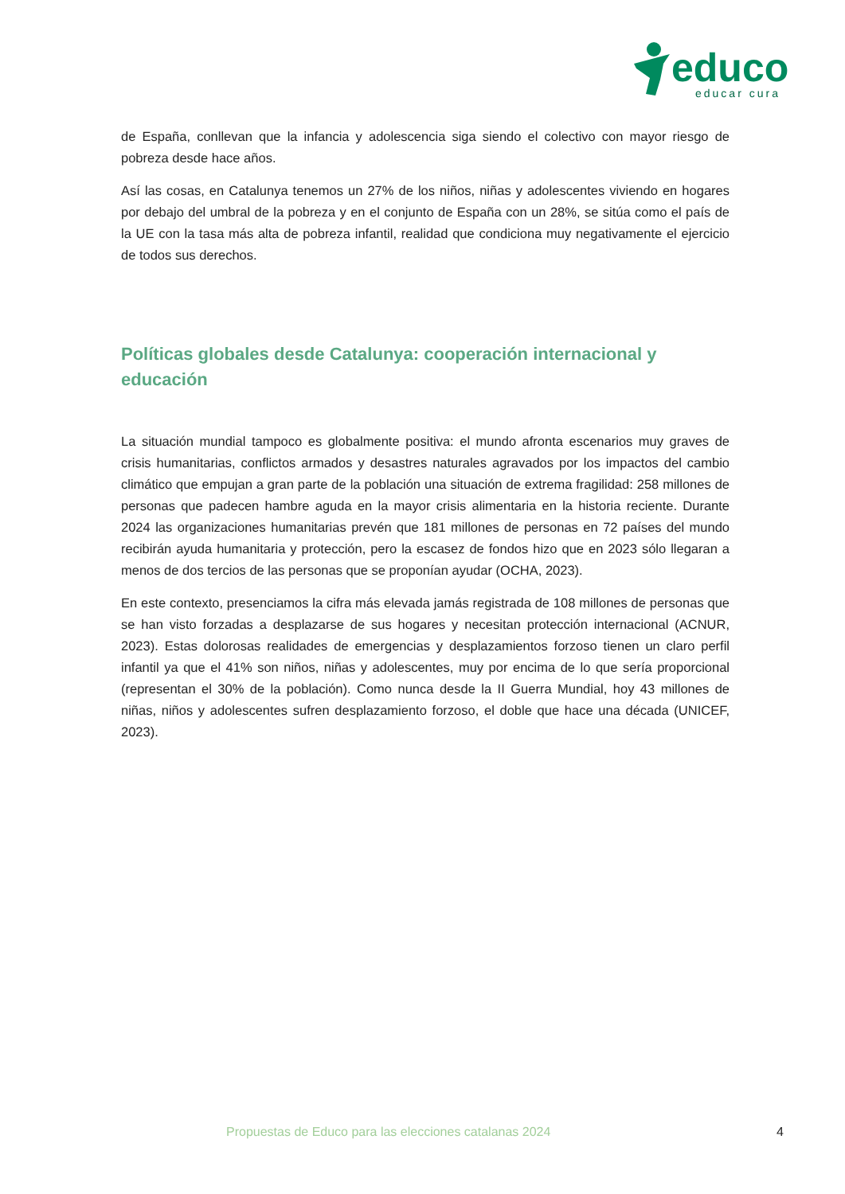educo
educar cura
de España, conllevan que la infancia y adolescencia siga siendo el colectivo con mayor riesgo de pobreza desde hace años.
Así las cosas, en Catalunya tenemos un 27% de los niños, niñas y adolescentes viviendo en hogares por debajo del umbral de la pobreza y en el conjunto de España con un 28%, se sitúa como el país de la UE con la tasa más alta de pobreza infantil, realidad que condiciona muy negativamente el ejercicio de todos sus derechos.
Políticas globales desde Catalunya: cooperación internacional y educación
La situación mundial tampoco es globalmente positiva: el mundo afronta escenarios muy graves de crisis humanitarias, conflictos armados y desastres naturales agravados por los impactos del cambio climático que empujan a gran parte de la población una situación de extrema fragilidad: 258 millones de personas que padecen hambre aguda en la mayor crisis alimentaria en la historia reciente. Durante 2024 las organizaciones humanitarias prevén que 181 millones de personas en 72 países del mundo recibirán ayuda humanitaria y protección, pero la escasez de fondos hizo que en 2023 sólo llegaran a menos de dos tercios de las personas que se proponían ayudar (OCHA, 2023).
En este contexto, presenciamos la cifra más elevada jamás registrada de 108 millones de personas que se han visto forzadas a desplazarse de sus hogares y necesitan protección internacional (ACNUR, 2023). Estas dolorosas realidades de emergencias y desplazamientos forzoso tienen un claro perfil infantil ya que el 41% son niños, niñas y adolescentes, muy por encima de lo que sería proporcional (representan el 30% de la población). Como nunca desde la II Guerra Mundial, hoy 43 millones de niñas, niños y adolescentes sufren desplazamiento forzoso, el doble que hace una década (UNICEF, 2023).
Propuestas de Educo para las elecciones catalanas 2024 4